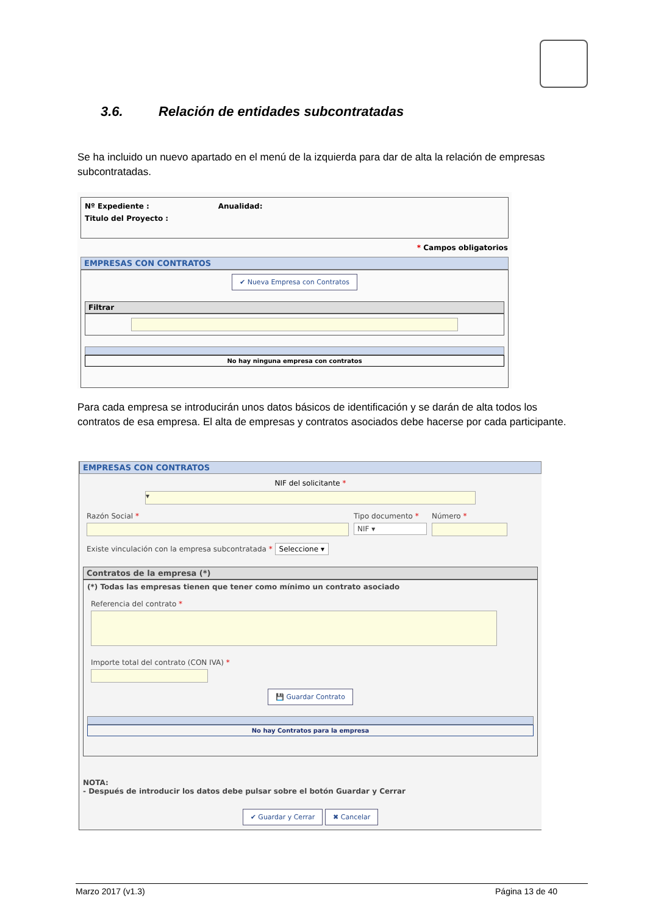3.6. Relación de entidades subcontratadas
Se ha incluido un nuevo apartado en el menú de la izquierda para dar de alta la relación de empresas subcontratadas.
Nº Expediente : Anualidad:
Titulo del Proyecto :
* Campos obligatorios
EMPRESAS CON CONTRATOS
✔ Nueva Empresa con Contratos
Filtrar
No hay ninguna empresa con contratos
Para cada empresa se introducirán unos datos básicos de identificación y se darán de alta todos los contratos de esa empresa. El alta de empresas y contratos asociados debe hacerse por cada participante.
EMPRESAS CON CONTRATOS
NIF del solicitante *
▾
Razón Social * Tipo documento *
NIF ▾
Número *
Existe vinculación con la empresa subcontratada * Seleccione ▾
Contratos de la empresa (*)
(*) Todas las empresas tienen que tener como mínimo un contrato asociado
Referencia del contrato *
Importe total del contrato (CON IVA) *
💾 Guardar Contrato
No hay Contratos para la empresa
NOTA:
- Después de introducir los datos debe pulsar sobre el botón Guardar y Cerrar
✔ Guardar y Cerrar ✖ Cancelar
Marzo 2017 (v1.3) Página 13 de 40